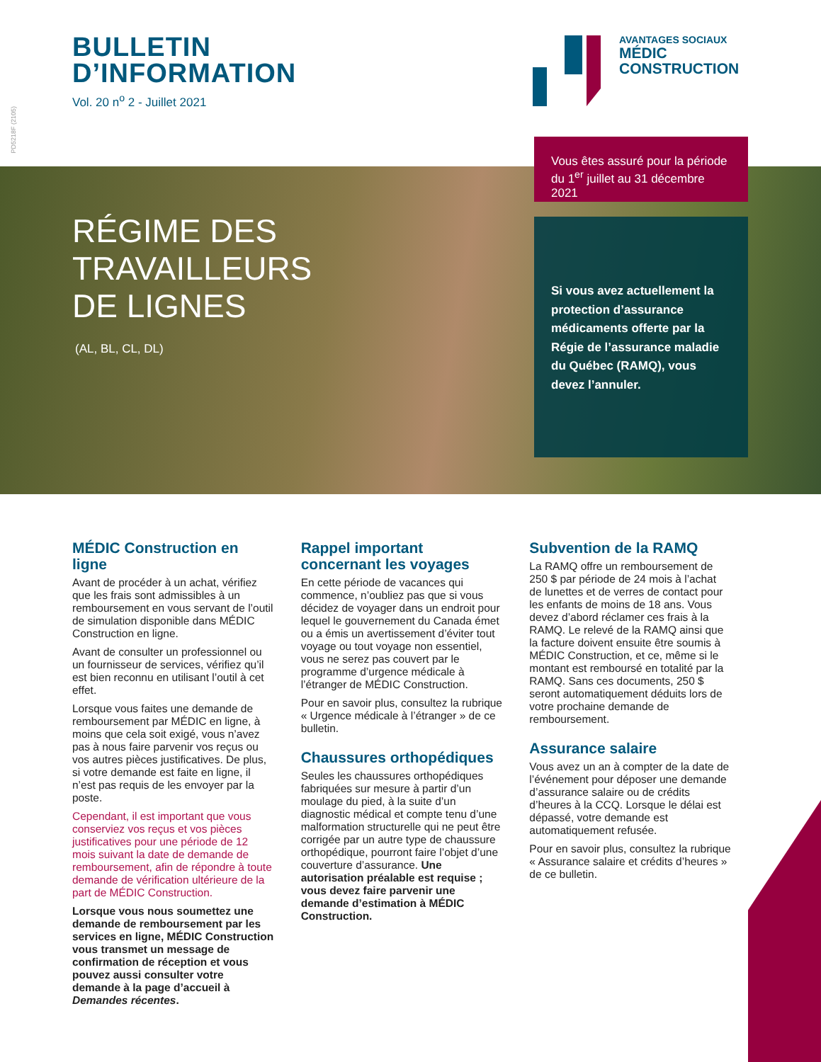PD5218F (2105)
BULLETIN
D’INFORMATION
Vol. 20 n<sup>o</sup> 2 - Juillet 2021
AVANTAGES SOCIAUX
MÉDIC
CONSTRUCTION
RÉGIME DES
TRAVAILLEURS
DE LIGNES
(AL, BL, CL, DL)
Vous êtes assuré pour la période du 1<sup>er</sup> juillet au 31 décembre 2021
Si vous avez actuellement la protection d’assurance médicaments offerte par la Régie de l’assurance maladie du Québec (RAMQ), vous devez l’annuler.
MÉDIC Construction en ligne
Avant de procéder à un achat, vérifiez que les frais sont admissibles à un remboursement en vous servant de l’outil de simulation disponible dans MÉDIC Construction en ligne.
Avant de consulter un professionnel ou un fournisseur de services, vérifiez qu’il est bien reconnu en utilisant l’outil à cet effet.
Lorsque vous faites une demande de remboursement par MÉDIC en ligne, à moins que cela soit exigé, vous n’avez pas à nous faire parvenir vos reçus ou vos autres pièces justificatives. De plus, si votre demande est faite en ligne, il n’est pas requis de les envoyer par la poste.
Cependant, il est important que vous conserviez vos reçus et vos pièces justificatives pour une période de 12 mois suivant la date de demande de remboursement, afin de répondre à toute demande de vérification ultérieure de la part de MÉDIC Construction.
Lorsque vous nous soumettez une demande de remboursement par les services en ligne, MÉDIC Construction vous transmet un message de confirmation de réception et vous pouvez aussi consulter votre demande à la page d’accueil à Demandes récentes.
Rappel important concernant les voyages
En cette période de vacances qui commence, n’oubliez pas que si vous décidez de voyager dans un endroit pour lequel le gouvernement du Canada émet ou a émis un avertissement d’éviter tout voyage ou tout voyage non essentiel, vous ne serez pas couvert par le programme d’urgence médicale à l’étranger de MÉDIC Construction.
Pour en savoir plus, consultez la rubrique « Urgence médicale à l’étranger » de ce bulletin.
Chaussures orthopédiques
Seules les chaussures orthopédiques fabriquées sur mesure à partir d’un moulage du pied, à la suite d’un diagnostic médical et compte tenu d’une malformation structurelle qui ne peut être corrigée par un autre type de chaussure orthopédique, pourront faire l’objet d’une couverture d’assurance. Une autorisation préalable est requise ; vous devez faire parvenir une demande d’estimation à MÉDIC Construction.
Subvention de la RAMQ
La RAMQ offre un remboursement de 250 $ par période de 24 mois à l’achat de lunettes et de verres de contact pour les enfants de moins de 18 ans. Vous devez d’abord réclamer ces frais à la RAMQ. Le relevé de la RAMQ ainsi que la facture doivent ensuite être soumis à MÉDIC Construction, et ce, même si le montant est remboursé en totalité par la RAMQ. Sans ces documents, 250 $ seront automatiquement déduits lors de votre prochaine demande de remboursement.
Assurance salaire
Vous avez un an à compter de la date de l’événement pour déposer une demande d’assurance salaire ou de crédits d’heures à la CCQ. Lorsque le délai est dépassé, votre demande est automatiquement refusée.
Pour en savoir plus, consultez la rubrique « Assurance salaire et crédits d’heures » de ce bulletin.